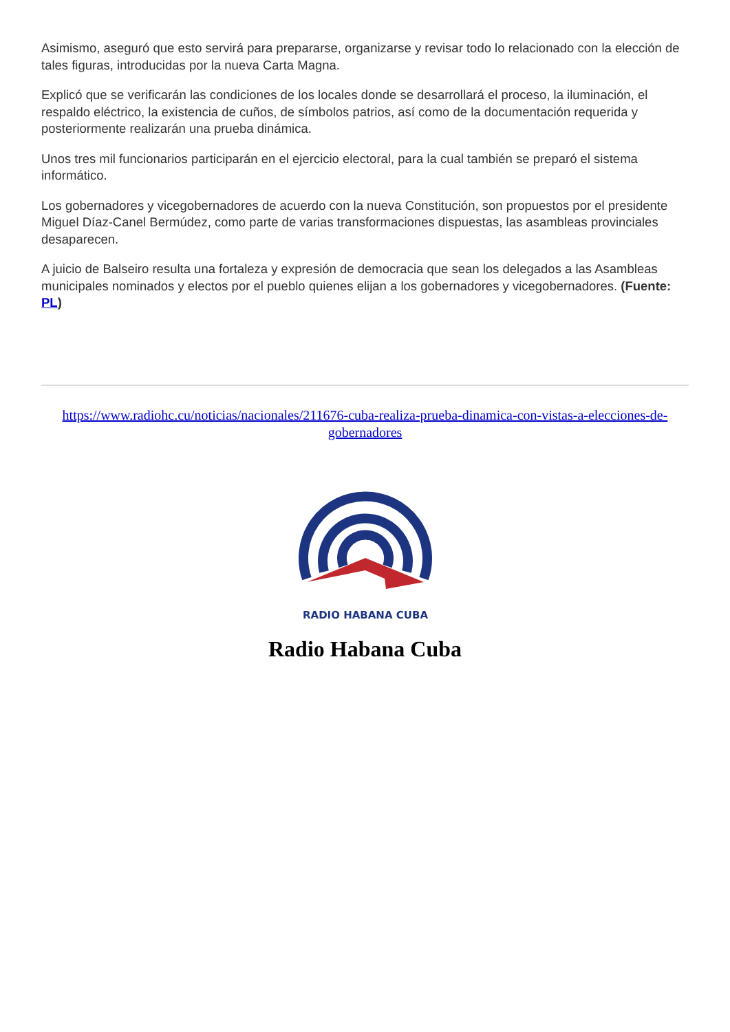Asimismo, aseguró que esto servirá para prepararse, organizarse y revisar todo lo relacionado con la elección de tales figuras, introducidas por la nueva Carta Magna.
Explicó que se verificarán las condiciones de los locales donde se desarrollará el proceso, la iluminación, el respaldo eléctrico, la existencia de cuños, de símbolos patrios, así como de la documentación requerida y posteriormente realizarán una prueba dinámica.
Unos tres mil funcionarios participarán en el ejercicio electoral, para la cual también se preparó el sistema informático.
Los gobernadores y vicegobernadores de acuerdo con la nueva Constitución, son propuestos por el presidente Miguel Díaz-Canel Bermúdez, como parte de varias transformaciones dispuestas, las asambleas provinciales desaparecen.
A juicio de Balseiro resulta una fortaleza y expresión de democracia que sean los delegados a las Asambleas municipales nominados y electos por el pueblo quienes elijan a los gobernadores y vicegobernadores. (Fuente: PL)
https://www.radiohc.cu/noticias/nacionales/211676-cuba-realiza-prueba-dinamica-con-vistas-a-elecciones-de-gobernadores
RADIO HABANA CUBA
Radio Habana Cuba